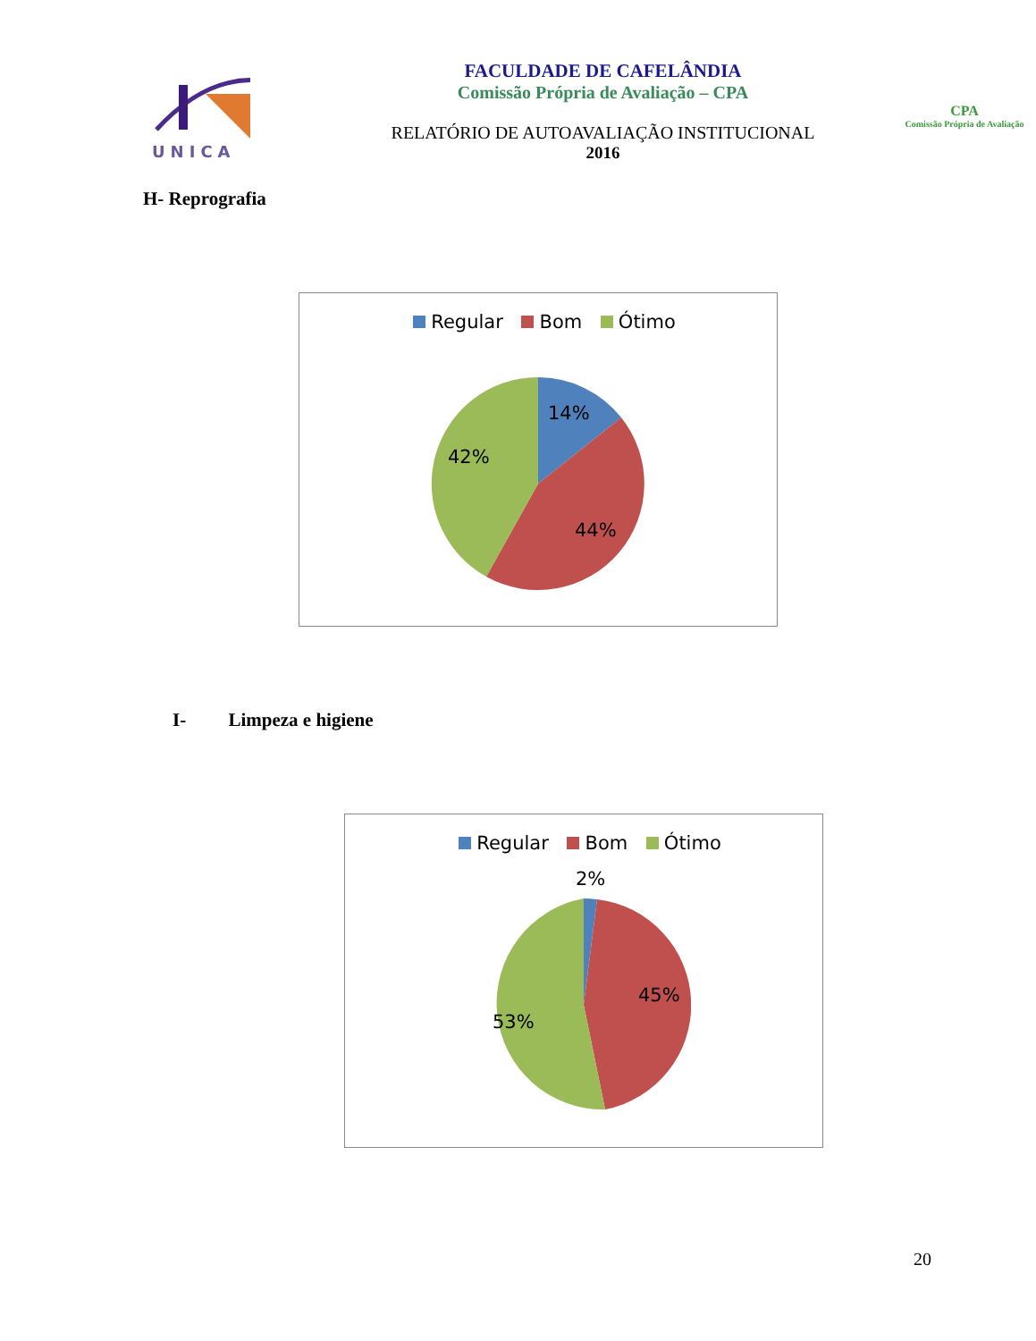UNICA
FACULDADE DE CAFELÂNDIA
Comissão Própria de Avaliação – CPA
RELATÓRIO DE AUTOAVALIAÇÃO INSTITUCIONAL
2016
CPA
Comissão Própria de Avaliação
H- Reprografia
Regular Bom Ótimo
14%
42%
44%
I- Limpeza e higiene
Regular Bom Ótimo
2%
45%
53%
20